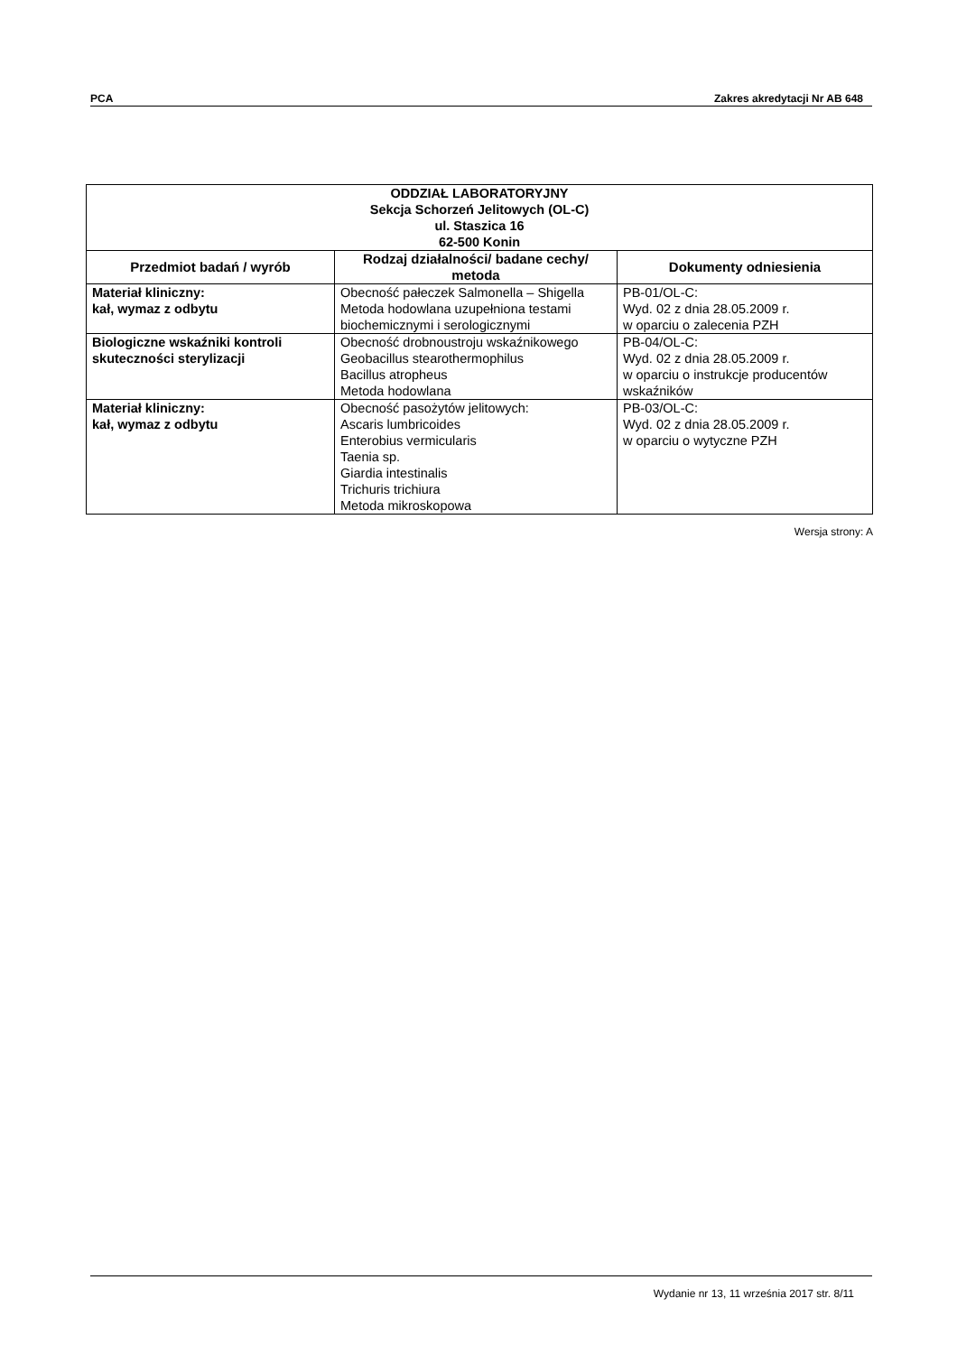PCA Zakres akredytacji Nr AB 648
| ODDZIAŁ LABORATORYJNY Sekcja Schorzeń Jelitowych (OL-C) ul. Staszica 16 62-500 Konin | | |
| Przedmiot badań / wyrób | Rodzaj działalności/ badane cechy/ metoda | Dokumenty odniesienia |
| Materiał kliniczny: kał, wymaz z odbytu | Obecność pałeczek Salmonella – Shigella Metoda hodowlana uzupełniona testami biochemicznymi i serologicznymi | PB-01/OL-C: Wyd. 02 z dnia 28.05.2009 r. w oparciu o zalecenia PZH |
| Biologiczne wskaźniki kontroli skuteczności sterylizacji | Obecność drobnoustroju wskaźnikowego Geobacillus stearothermophilus Bacillus atropheus Metoda hodowlana | PB-04/OL-C: Wyd. 02 z dnia 28.05.2009 r. w oparciu o instrukcje producentów wskaźników |
| Materiał kliniczny: kał, wymaz z odbytu | Obecność pasożytów jelitowych: Ascaris lumbricoides Enterobius vermicularis Taenia sp. Giardia intestinalis Trichuris trichiura Metoda mikroskopowa | PB-03/OL-C: Wyd. 02 z dnia 28.05.2009 r. w oparciu o wytyczne PZH |
Wersja strony: A
Wydanie nr 13, 11 września 2017 str. 8/11